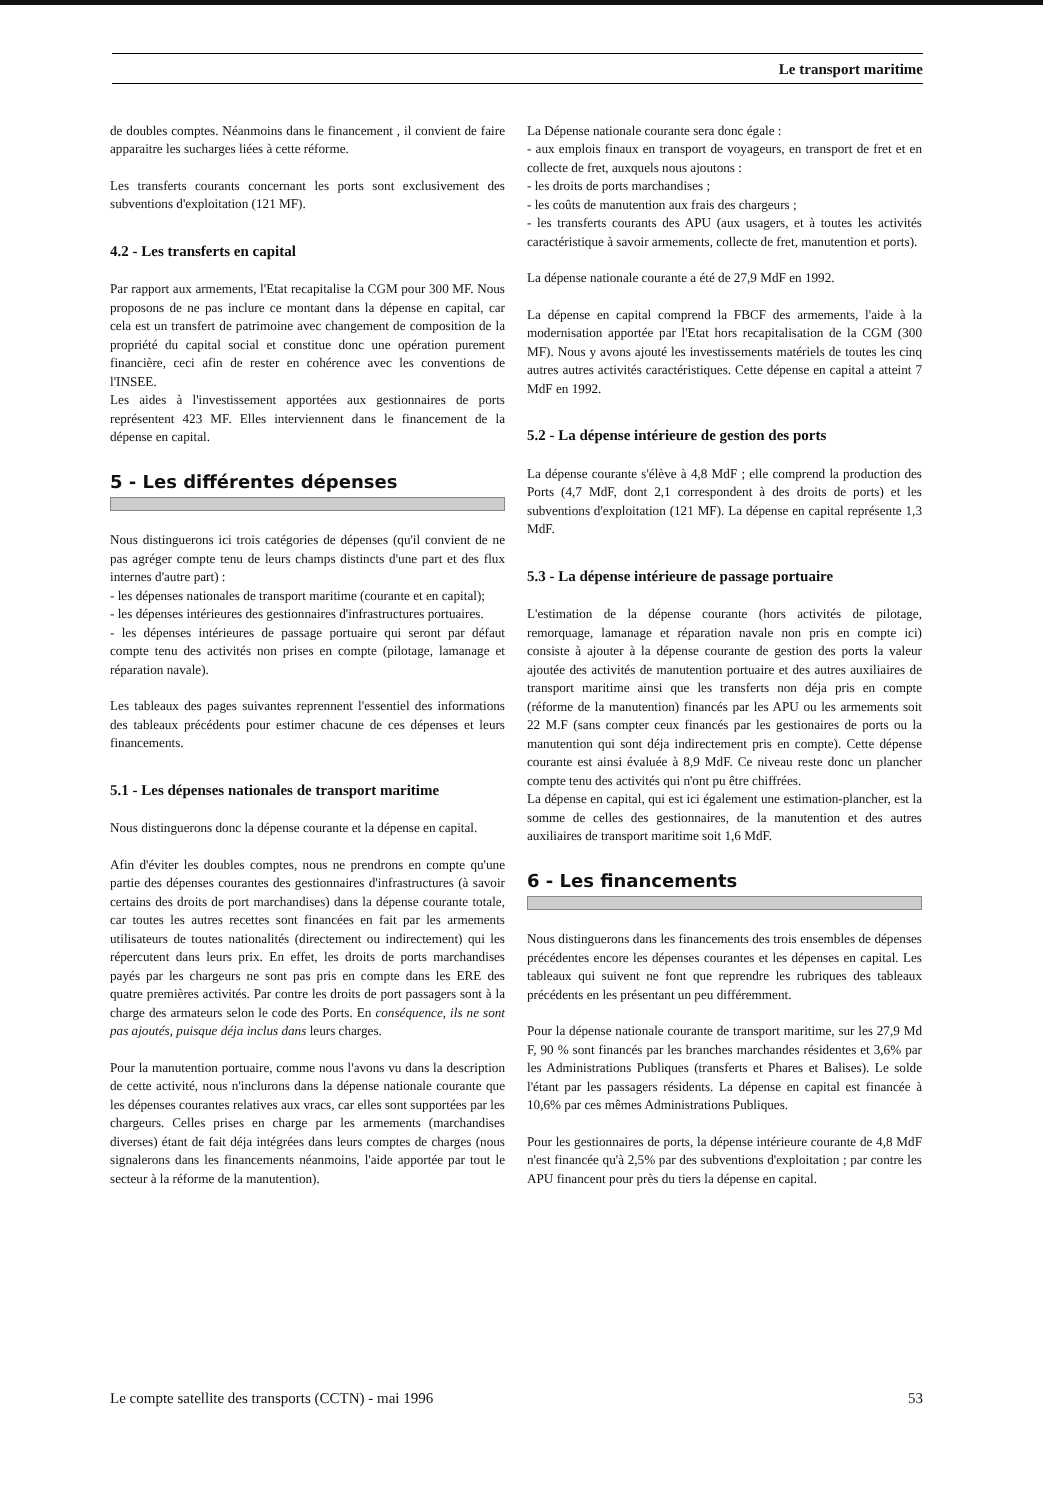Le transport maritime
de doubles comptes. Néanmoins dans le financement , il convient de faire apparaitre les sucharges liées à cette réforme.
Les transferts courants concernant les ports sont exclusivement des subventions d'exploitation (121 MF).
4.2 - Les transferts en capital
Par rapport aux armements, l'Etat recapitalise la CGM pour 300 MF. Nous proposons de ne pas inclure ce montant dans la dépense en capital, car cela est un transfert de patrimoine avec changement de composition de la propriété du capital social et constitue donc une opération purement financière, ceci afin de rester en cohérence avec les conventions de l'INSEE.
Les aides à l'investissement apportées aux gestionnaires de ports représentent 423 MF. Elles interviennent dans le financement de la dépense en capital.
5 - Les différentes dépenses
Nous distinguerons ici trois catégories de dépenses (qu'il convient de ne pas agréger compte tenu de leurs champs distincts d'une part et des flux internes d'autre part) :
- les dépenses nationales de transport maritime (courante et en capital);
- les dépenses intérieures des gestionnaires d'infrastructures portuaires.
- les dépenses intérieures de passage portuaire qui seront par défaut compte tenu des activités non prises en compte (pilotage, lamanage et réparation navale).
Les tableaux des pages suivantes reprennent l'essentiel des informations des tableaux précédents pour estimer chacune de ces dépenses et leurs financements.
5.1 - Les dépenses nationales de transport maritime
Nous distinguerons donc la dépense courante et la dépense en capital.
Afin d'éviter les doubles comptes, nous ne prendrons en compte qu'une partie des dépenses courantes des gestionnaires d'infrastructures (à savoir certains des droits de port marchandises) dans la dépense courante totale, car toutes les autres recettes sont financées en fait par les armements utilisateurs de toutes nationalités (directement ou indirectement) qui les répercutent dans leurs prix. En effet, les droits de ports marchandises payés par les chargeurs ne sont pas pris en compte dans les ERE des quatre premières activités. Par contre les droits de port passagers sont à la charge des armateurs selon le code des Ports. En conséquence, ils ne sont pas ajoutés, puisque déja inclus dans leurs charges.
Pour la manutention portuaire, comme nous l'avons vu dans la description de cette activité, nous n'inclurons dans la dépense nationale courante que les dépenses courantes relatives aux vracs, car elles sont supportées par les chargeurs. Celles prises en charge par les armements (marchandises diverses) étant de fait déja intégrées dans leurs comptes de charges (nous signalerons dans les financements néanmoins, l'aide apportée par tout le secteur à la réforme de la manutention).
La Dépense nationale courante sera donc égale :
- aux emplois finaux en transport de voyageurs, en transport de fret et en collecte de fret, auxquels nous ajoutons :
- les droits de ports marchandises ;
- les coûts de manutention aux frais des chargeurs ;
- les transferts courants des APU (aux usagers, et à toutes les activités caractéristique à savoir armements, collecte de fret, manutention et ports).
La dépense nationale courante a été de 27,9 MdF en 1992.
La dépense en capital comprend la FBCF des armements, l'aide à la modernisation apportée par l'Etat hors recapitalisation de la CGM (300 MF). Nous y avons ajouté les investissements matériels de toutes les cinq autres autres activités caractéristiques. Cette dépense en capital a atteint 7 MdF en 1992.
5.2 - La dépense intérieure de gestion des ports
La dépense courante s'élève à 4,8 MdF ; elle comprend la production des Ports (4,7 MdF, dont 2,1 correspondent à des droits de ports) et les subventions d'exploitation (121 MF). La dépense en capital représente 1,3 MdF.
5.3 - La dépense intérieure de passage portuaire
L'estimation de la dépense courante (hors activités de pilotage, remorquage, lamanage et réparation navale non pris en compte ici) consiste à ajouter à la dépense courante de gestion des ports la valeur ajoutée des activités de manutention portuaire et des autres auxiliaires de transport maritime ainsi que les transferts non déja pris en compte (réforme de la manutention) financés par les APU ou les armements soit 22 M.F (sans compter ceux financés par les gestionaires de ports ou la manutention qui sont déja indirectement pris en compte). Cette dépense courante est ainsi évaluée à 8,9 MdF. Ce niveau reste donc un plancher compte tenu des activités qui n'ont pu être chiffrées.
La dépense en capital, qui est ici également une estimation-plancher, est la somme de celles des gestionnaires, de la manutention et des autres auxiliaires de transport maritime soit 1,6 MdF.
6 - Les financements
Nous distinguerons dans les financements des trois ensembles de dépenses précédentes encore les dépenses courantes et les dépenses en capital. Les tableaux qui suivent ne font que reprendre les rubriques des tableaux précédents en les présentant un peu différemment.
Pour la dépense nationale courante de transport maritime, sur les 27,9 Md F, 90 % sont financés par les branches marchandes résidentes et 3,6% par les Administrations Publiques (transferts et Phares et Balises). Le solde l'étant par les passagers résidents. La dépense en capital est financée à 10,6% par ces mêmes Administrations Publiques.
Pour les gestionnaires de ports, la dépense intérieure courante de 4,8 MdF n'est financée qu'à 2,5% par des subventions d'exploitation ; par contre les APU financent pour près du tiers la dépense en capital.
Le compte satellite des transports (CCTN) - mai 1996 53